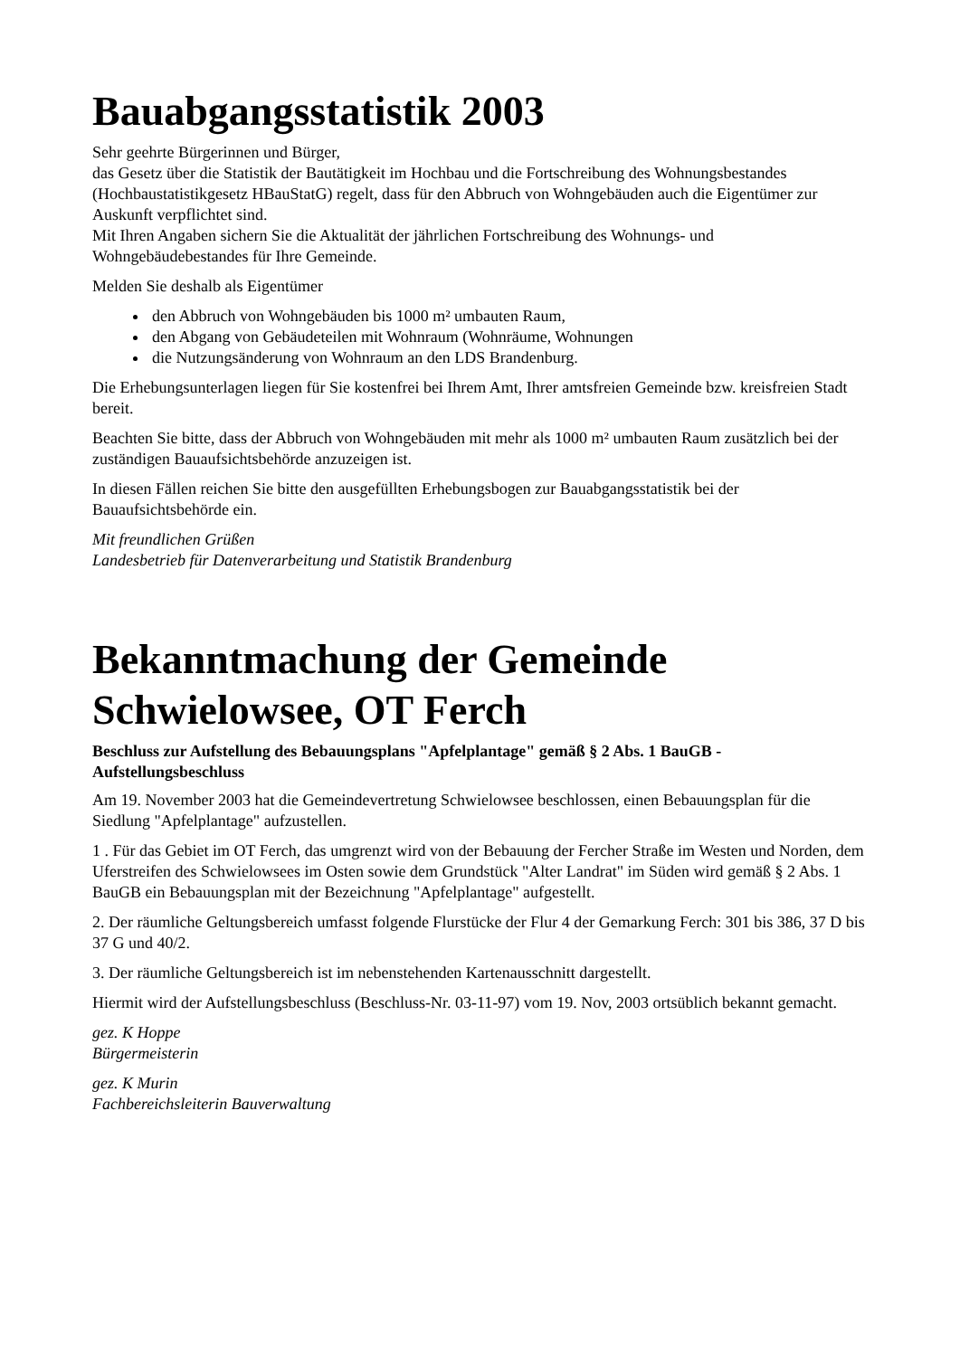Bauabgangsstatistik 2003
Sehr geehrte Bürgerinnen und Bürger,
das Gesetz über die Statistik der Bautätigkeit im Hochbau und die Fortschreibung des Wohnungsbestandes (Hochbaustatistikgesetz HBauStatG) regelt, dass für den Abbruch von Wohngebäuden auch die Eigentümer zur Auskunft verpflichtet sind.
Mit Ihren Angaben sichern Sie die Aktualität der jährlichen Fortschreibung des Wohnungs- und Wohngebäudebestandes für Ihre Gemeinde.
Melden Sie deshalb als Eigentümer
den Abbruch von Wohngebäuden bis 1000 m² umbauten Raum,
den Abgang von Gebäudeteilen mit Wohnraum (Wohnräume, Wohnungen
die Nutzungsänderung von Wohnraum an den LDS Brandenburg.
Die Erhebungsunterlagen liegen für Sie kostenfrei bei Ihrem Amt, Ihrer amtsfreien Gemeinde bzw. kreisfreien Stadt bereit.
Beachten Sie bitte, dass der Abbruch von Wohngebäuden mit mehr als 1000 m² umbauten Raum zusätzlich bei der zuständigen Bauaufsichtsbehörde anzuzeigen ist.
In diesen Fällen reichen Sie bitte den ausgefüllten Erhebungsbogen zur Bauabgangsstatistik bei der Bauaufsichtsbehörde ein.
Mit freundlichen Grüßen
Landesbetrieb für Datenverarbeitung und Statistik Brandenburg
Bekanntmachung der Gemeinde Schwielowsee, OT Ferch
Beschluss zur Aufstellung des Bebauungsplans "Apfelplantage" gemäß § 2 Abs. 1 BauGB - Aufstellungsbeschluss
Am 19. November 2003 hat die Gemeindevertretung Schwielowsee beschlossen, einen Bebauungsplan für die Siedlung "Apfelplantage" aufzustellen.
1 . Für das Gebiet im OT Ferch, das umgrenzt wird von der Bebauung der Fercher Straße im Westen und Norden, dem Uferstreifen des Schwielowsees im Osten sowie dem Grundstück "Alter Landrat" im Süden wird gemäß § 2 Abs. 1 BauGB ein Bebauungsplan mit der Bezeichnung "Apfelplantage" aufgestellt.
2. Der räumliche Geltungsbereich umfasst folgende Flurstücke der Flur 4 der Gemarkung Ferch: 301 bis 386, 37 D bis 37 G und 40/2.
3. Der räumliche Geltungsbereich ist im nebenstehenden Kartenausschnitt dargestellt.
Hiermit wird der Aufstellungsbeschluss (Beschluss-Nr. 03-11-97) vom 19. Nov, 2003 ortsüblich bekannt gemacht.
gez. K Hoppe
Bürgermeisterin
gez. K Murin
Fachbereichsleiterin Bauverwaltung